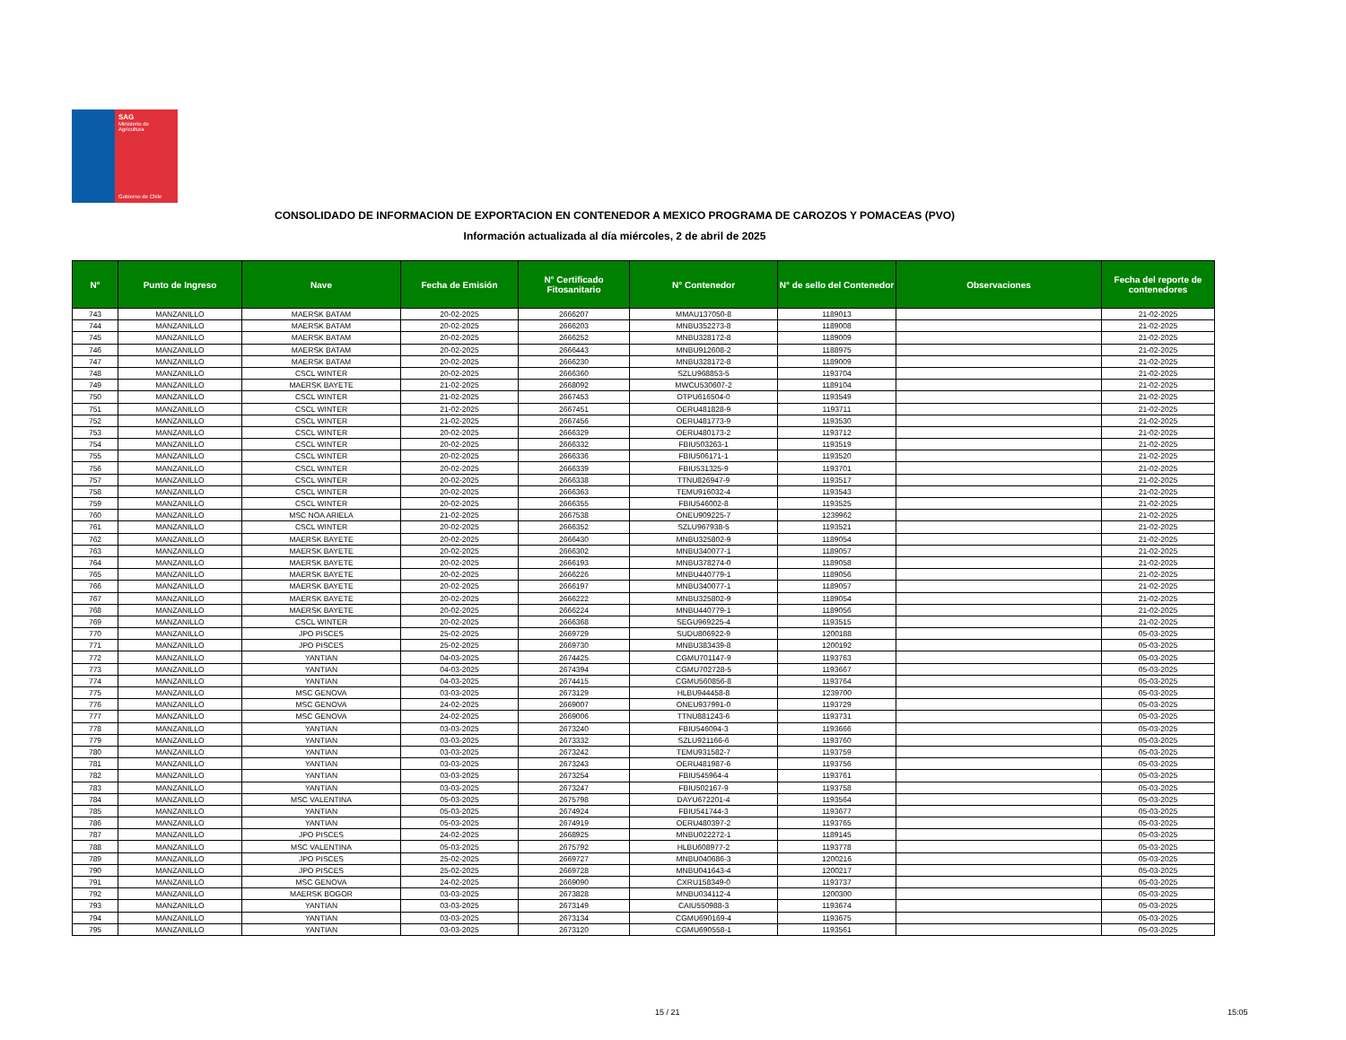SAG
Ministerio de
Agricultura
Gobierno de Chile
CONSOLIDADO DE INFORMACION DE EXPORTACION EN CONTENEDOR A MEXICO PROGRAMA DE CAROZOS Y POMACEAS (PVO)
Información actualizada al día miércoles, 2 de abril de 2025
| N° | Punto de Ingreso | Nave | Fecha de Emisión | N° Certificado Fitosanitario | N° Contenedor | N° de sello del Contenedor | Observaciones | Fecha del reporte de contenedores |
| --- | --- | --- | --- | --- | --- | --- | --- | --- |
| 743 | MANZANILLO | MAERSK BATAM | 20-02-2025 | 2666207 | MMAU137050-8 | 1189013 | | 21-02-2025 |
| 744 | MANZANILLO | MAERSK BATAM | 20-02-2025 | 2666203 | MNBU352273-8 | 1189008 | | 21-02-2025 |
| 745 | MANZANILLO | MAERSK BATAM | 20-02-2025 | 2666252 | MNBU328172-8 | 1189009 | | 21-02-2025 |
| 746 | MANZANILLO | MAERSK BATAM | 20-02-2025 | 2666443 | MNBU912608-2 | 1188975 | | 21-02-2025 |
| 747 | MANZANILLO | MAERSK BATAM | 20-02-2025 | 2666230 | MNBU328172-8 | 1189009 | | 21-02-2025 |
| 748 | MANZANILLO | CSCL WINTER | 20-02-2025 | 2666360 | SZLU968853-5 | 1193704 | | 21-02-2025 |
| 749 | MANZANILLO | MAERSK BAYETE | 21-02-2025 | 2668092 | MWCU530607-2 | 1189104 | | 21-02-2025 |
| 750 | MANZANILLO | CSCL WINTER | 21-02-2025 | 2667453 | OTPU616504-0 | 1193549 | | 21-02-2025 |
| 751 | MANZANILLO | CSCL WINTER | 21-02-2025 | 2667451 | OERU481828-9 | 1193711 | | 21-02-2025 |
| 752 | MANZANILLO | CSCL WINTER | 21-02-2025 | 2667456 | OERU481773-9 | 1193530 | | 21-02-2025 |
| 753 | MANZANILLO | CSCL WINTER | 20-02-2025 | 2666329 | OERU480173-2 | 1193712 | | 21-02-2025 |
| 754 | MANZANILLO | CSCL WINTER | 20-02-2025 | 2666332 | FBIU503263-1 | 1193519 | | 21-02-2025 |
| 755 | MANZANILLO | CSCL WINTER | 20-02-2025 | 2666336 | FBIU506171-1 | 1193520 | | 21-02-2025 |
| 756 | MANZANILLO | CSCL WINTER | 20-02-2025 | 2666339 | FBIU531325-9 | 1193701 | | 21-02-2025 |
| 757 | MANZANILLO | CSCL WINTER | 20-02-2025 | 2666338 | TTNU826947-9 | 1193517 | | 21-02-2025 |
| 758 | MANZANILLO | CSCL WINTER | 20-02-2025 | 2666363 | TEMU916032-4 | 1193543 | | 21-02-2025 |
| 759 | MANZANILLO | CSCL WINTER | 20-02-2025 | 2666355 | FBIU546002-8 | 1193525 | | 21-02-2025 |
| 760 | MANZANILLO | MSC NOA ARIELA | 21-02-2025 | 2667538 | ONEU909225-7 | 1239962 | | 21-02-2025 |
| 761 | MANZANILLO | CSCL WINTER | 20-02-2025 | 2666352 | SZLU967938-5 | 1193521 | | 21-02-2025 |
| 762 | MANZANILLO | MAERSK BAYETE | 20-02-2025 | 2666430 | MNBU325802-9 | 1189054 | | 21-02-2025 |
| 763 | MANZANILLO | MAERSK BAYETE | 20-02-2025 | 2666302 | MNBU340077-1 | 1189057 | | 21-02-2025 |
| 764 | MANZANILLO | MAERSK BAYETE | 20-02-2025 | 2666193 | MNBU378274-0 | 1189058 | | 21-02-2025 |
| 765 | MANZANILLO | MAERSK BAYETE | 20-02-2025 | 2666226 | MNBU440779-1 | 1189056 | | 21-02-2025 |
| 766 | MANZANILLO | MAERSK BAYETE | 20-02-2025 | 2666197 | MNBU340077-1 | 1189057 | | 21-02-2025 |
| 767 | MANZANILLO | MAERSK BAYETE | 20-02-2025 | 2666222 | MNBU325802-9 | 1189054 | | 21-02-2025 |
| 768 | MANZANILLO | MAERSK BAYETE | 20-02-2025 | 2666224 | MNBU440779-1 | 1189056 | | 21-02-2025 |
| 769 | MANZANILLO | CSCL WINTER | 20-02-2025 | 2666368 | SEGU969225-4 | 1193515 | | 21-02-2025 |
| 770 | MANZANILLO | JPO PISCES | 25-02-2025 | 2669729 | SUDU806922-9 | 1200188 | | 05-03-2025 |
| 771 | MANZANILLO | JPO PISCES | 25-02-2025 | 2669730 | MNBU383439-8 | 1200192 | | 05-03-2025 |
| 772 | MANZANILLO | YANTIAN | 04-03-2025 | 2674425 | CGMU701147-9 | 1193763 | | 05-03-2025 |
| 773 | MANZANILLO | YANTIAN | 04-03-2025 | 2674394 | CGMU702728-5 | 1193667 | | 05-03-2025 |
| 774 | MANZANILLO | YANTIAN | 04-03-2025 | 2674415 | CGMU560856-8 | 1193764 | | 05-03-2025 |
| 775 | MANZANILLO | MSC GENOVA | 03-03-2025 | 2673129 | HLBU944458-8 | 1239700 | | 05-03-2025 |
| 776 | MANZANILLO | MSC GENOVA | 24-02-2025 | 2669007 | ONEU937991-0 | 1193729 | | 05-03-2025 |
| 777 | MANZANILLO | MSC GENOVA | 24-02-2025 | 2669006 | TTNU881243-6 | 1193731 | | 05-03-2025 |
| 778 | MANZANILLO | YANTIAN | 03-03-2025 | 2673240 | FBIU546094-3 | 1193666 | | 05-03-2025 |
| 779 | MANZANILLO | YANTIAN | 03-03-2025 | 2673332 | SZLU921166-6 | 1193760 | | 05-03-2025 |
| 780 | MANZANILLO | YANTIAN | 03-03-2025 | 2673242 | TEMU931582-7 | 1193759 | | 05-03-2025 |
| 781 | MANZANILLO | YANTIAN | 03-03-2025 | 2673243 | OERU481987-6 | 1193756 | | 05-03-2025 |
| 782 | MANZANILLO | YANTIAN | 03-03-2025 | 2673254 | FBIU545964-4 | 1193761 | | 05-03-2025 |
| 783 | MANZANILLO | YANTIAN | 03-03-2025 | 2673247 | FBIU502167-9 | 1193758 | | 05-03-2025 |
| 784 | MANZANILLO | MSC VALENTINA | 05-03-2025 | 2675798 | DAYU672201-4 | 1193564 | | 05-03-2025 |
| 785 | MANZANILLO | YANTIAN | 05-03-2025 | 2674924 | FBIU541744-3 | 1193677 | | 05-03-2025 |
| 786 | MANZANILLO | YANTIAN | 05-03-2025 | 2674919 | OERU480397-2 | 1193765 | | 05-03-2025 |
| 787 | MANZANILLO | JPO PISCES | 24-02-2025 | 2668925 | MNBU022272-1 | 1189145 | | 05-03-2025 |
| 788 | MANZANILLO | MSC VALENTINA | 05-03-2025 | 2675792 | HLBU608977-2 | 1193778 | | 05-03-2025 |
| 789 | MANZANILLO | JPO PISCES | 25-02-2025 | 2669727 | MNBU040686-3 | 1200216 | | 05-03-2025 |
| 790 | MANZANILLO | JPO PISCES | 25-02-2025 | 2669728 | MNBU041643-4 | 1200217 | | 05-03-2025 |
| 791 | MANZANILLO | MSC GENOVA | 24-02-2025 | 2669090 | CXRU158349-0 | 1193737 | | 05-03-2025 |
| 792 | MANZANILLO | MAERSK BOGOR | 03-03-2025 | 2673828 | MNBU034112-4 | 1200300 | | 05-03-2025 |
| 793 | MANZANILLO | YANTIAN | 03-03-2025 | 2673149 | CAIU550988-3 | 1193674 | | 05-03-2025 |
| 794 | MANZANILLO | YANTIAN | 03-03-2025 | 2673134 | CGMU690169-4 | 1193675 | | 05-03-2025 |
| 795 | MANZANILLO | YANTIAN | 03-03-2025 | 2673120 | CGMU690558-1 | 1193561 | | 05-03-2025 |
15 / 21 15:05